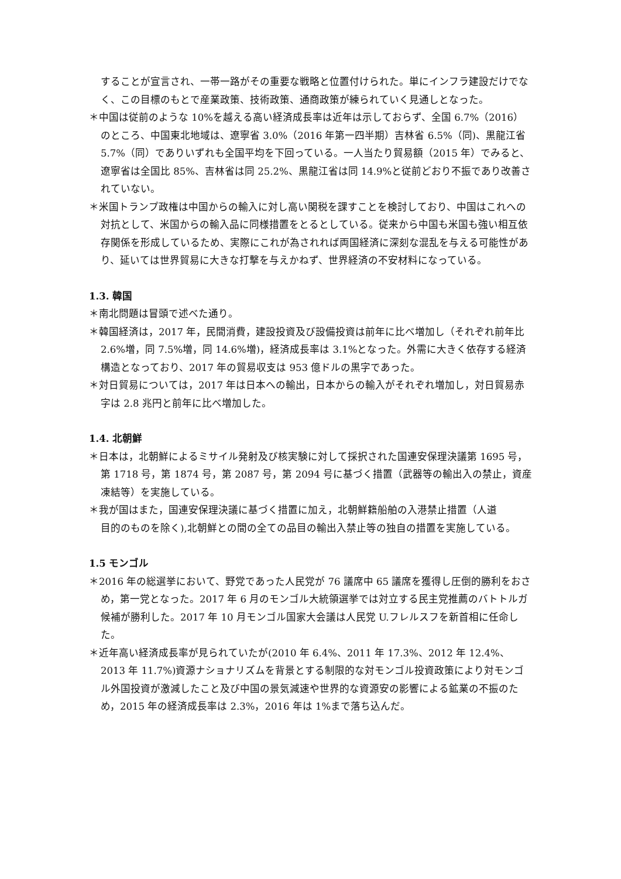することが宣言され、一帯一路がその重要な戦略と位置付けられた。単にインフラ建設だけでなく、この目標のもとで産業政策、技術政策、通商政策が練られていく見通しとなった。
＊中国は従前のような 10%を越える高い経済成長率は近年は示しておらず、全国 6.7%（2016）のところ、中国東北地域は、遼寧省 3.0%（2016 年第一四半期）吉林省 6.5%（同)、黒龍江省 5.7%（同）でありいずれも全国平均を下回っている。一人当たり貿易額（2015 年）でみると、遼寧省は全国比 85%、吉林省は同 25.2%、黒龍江省は同 14.9%と従前どおり不振であり改善されていない。
＊米国トランプ政権は中国からの輸入に対し高い関税を課すことを検討しており、中国はこれへの対抗として、米国からの輸入品に同様措置をとるとしている。従来から中国も米国も強い相互依存関係を形成しているため、実際にこれが為されれば両国経済に深刻な混乱を与える可能性があり、延いては世界貿易に大きな打撃を与えかねず、世界経済の不安材料になっている。
1.3. 韓国
＊南北問題は冒頭で述べた通り。
＊韓国経済は，2017 年，民間消費，建設投資及び設備投資は前年に比べ増加し（それぞれ前年比 2.6%増，同 7.5%増，同 14.6%増)，経済成長率は 3.1%となった。外需に大きく依存する経済構造となっており、2017 年の貿易収支は 953 億ドルの黒字であった。
＊対日貿易については，2017 年は日本への輸出，日本からの輸入がそれぞれ増加し，対日貿易赤字は 2.8 兆円と前年に比べ増加した。
1.4. 北朝鮮
＊日本は，北朝鮮によるミサイル発射及び核実験に対して採択された国連安保理決議第 1695 号，第 1718 号，第 1874 号，第 2087 号，第 2094 号に基づく措置（武器等の輸出入の禁止，資産凍結等）を実施している。
＊我が国はまた，国連安保理決議に基づく措置に加え，北朝鮮籍船舶の入港禁止措置（人道
目的のものを除く),北朝鮮との間の全ての品目の輸出入禁止等の独自の措置を実施している。
1.5 モンゴル
＊2016 年の総選挙において、野党であった人民党が 76 議席中 65 議席を獲得し圧倒的勝利をおさめ，第一党となった。2017 年 6 月のモンゴル大統領選挙では対立する民主党推薦のバトトルガ候補が勝利した。2017 年 10 月モンゴル国家大会議は人民党 U.フレルスフを新首相に任命した。
＊近年高い経済成長率が見られていたが(2010 年 6.4%、2011 年 17.3%、2012 年 12.4%、2013 年 11.7%)資源ナショナリズムを背景とする制限的な対モンゴル投資政策により対モンゴル外国投資が激減したこと及び中国の景気減速や世界的な資源安の影響による鉱業の不振のため，2015 年の経済成長率は 2.3%，2016 年は 1%まで落ち込んだ。